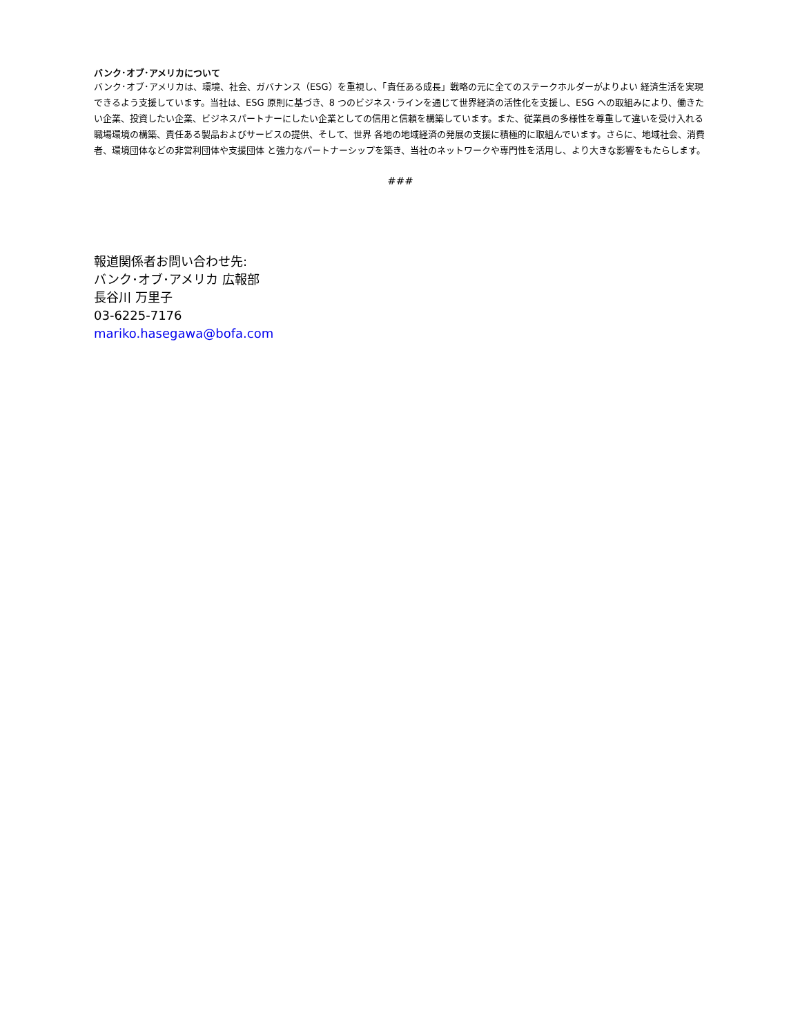バンク･オブ･アメリカについて
バンク･オブ･アメリカは、環境、社会、ガバナンス（ESG）を重視し、「責任ある成長」戦略の元に全てのステークホルダーがよりよい 経済生活を実現できるよう支援しています。当社は、ESG 原則に基づき、8 つのビジネス･ラインを通じて世界経済の活性化を支援し、ESG への取組みにより、働きたい企業、投資したい企業、ビジネスパートナーにしたい企業としての信用と信頼を構築しています。また、従業員の多様性を尊重して違いを受け入れる職場環境の構築、責任ある製品およびサービスの提供、そして、世界 各地の地域経済の発展の支援に積極的に取組んでいます。さらに、地域社会、消費者、環境団体などの非営利団体や支援団体 と強力なパートナーシップを築き、当社のネットワークや専門性を活用し、より大きな影響をもたらします。
###
報道関係者お問い合わせ先:
バンク･オブ･アメリカ 広報部
長谷川 万里子
03-6225-7176
mariko.hasegawa@bofa.com